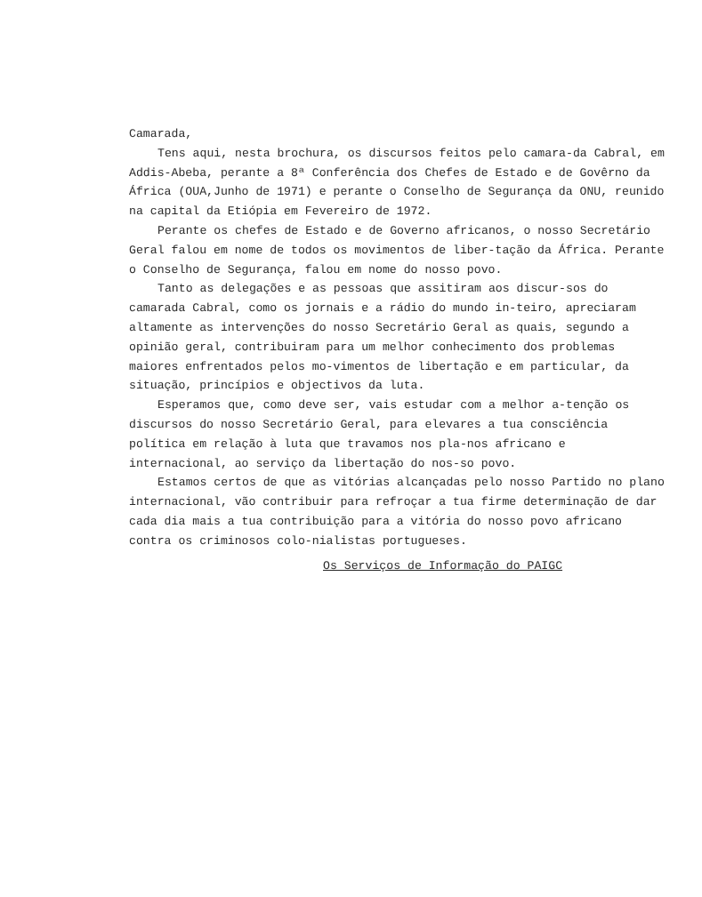Camarada,
Tens aqui, nesta brochura, os discursos feitos pelo camara-da Cabral, em Addis-Abeba, perante a 8ª Conferência dos Chefes de Estado e de Govêrno da África (OUA,Junho de 1971) e perante o Conselho de Segurança da ONU, reunido na capital da Etiópia em Fevereiro de 1972.
Perante os chefes de Estado e de Governo africanos, o nosso Secretário Geral falou em nome de todos os movimentos de liber-tação da África. Perante o Conselho de Segurança, falou em nome do nosso povo.
Tanto as delegações e as pessoas que assitiram aos discur-sos do camarada Cabral, como os jornais e a rádio do mundo in-teiro, apreciaram altamente as intervenções do nosso Secretário Geral as quais, segundo a opinião geral, contribuiram para um melhor conhecimento dos problemas maiores enfrentados pelos mo-vimentos de libertação e em particular, da situação, princípios e objectivos da luta.
Esperamos que, como deve ser, vais estudar com a melhor a-tenção os discursos do nosso Secretário Geral, para elevares a tua consciência política em relação à luta que travamos nos pla-nos africano e internacional, ao serviço da libertação do nos-so povo.
Estamos certos de que as vitórias alcançadas pelo nosso Partido no plano internacional, vão contribuir para refroçar a tua firme determinação de dar cada dia mais a tua contribuição para a vitória do nosso povo africano contra os criminosos colo-nialistas portugueses.
Os Serviços de Informação do PAIGC